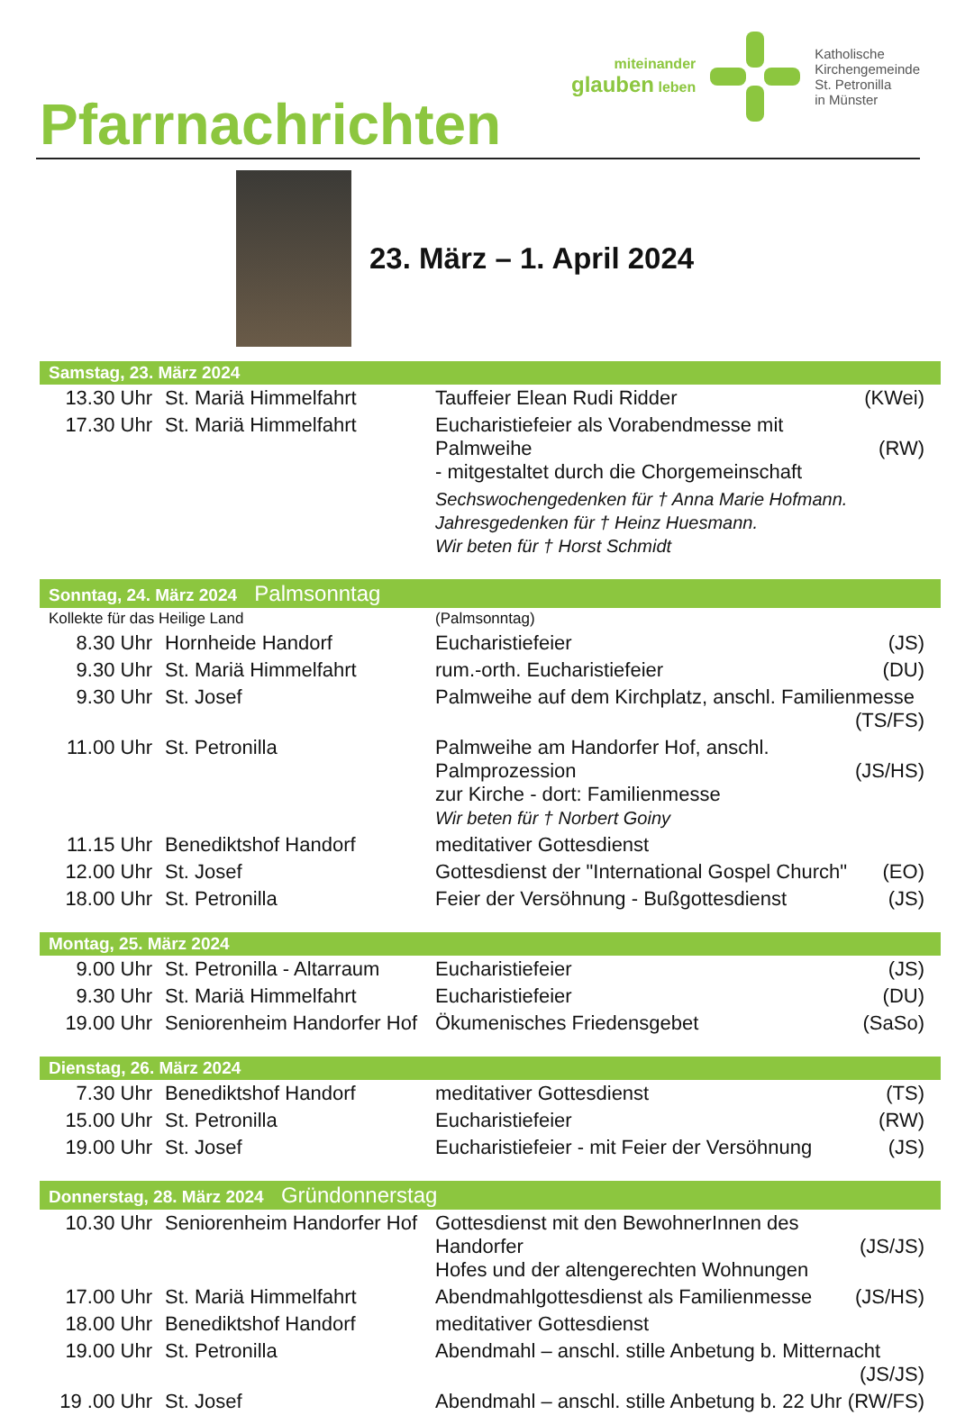Pfarrnachrichten
miteinander
glauben leben
Katholische
Kirchengemeinde
St. Petronilla
in Münster
23. März – 1. April 2024
| Samstag, 23. März 2024 | | | |
| 13.30 Uhr | St. Mariä Himmelfahrt | Tauffeier Elean Rudi Ridder | (KWei) |
| 17.30 Uhr | St. Mariä Himmelfahrt | Eucharistiefeier als Vorabendmesse mit Palmweihe - mitgestaltet durch die Chorgemeinschaft | (RW) |
| | | Sechswochengedenken für † Anna Marie Hofmann. Jahresgedenken für † Heinz Huesmann. Wir beten für † Horst Schmidt | |
| Sonntag, 24. März 2024 Palmsonntag | | | |
| Kollekte für das Heilige Land | | (Palmsonntag) | |
| 8.30 Uhr | Hornheide Handorf | Eucharistiefeier | (JS) |
| 9.30 Uhr | St. Mariä Himmelfahrt | rum.-orth. Eucharistiefeier | (DU) |
| 9.30 Uhr | St. Josef | Palmweihe auf dem Kirchplatz, anschl. Familienmesse (TS/FS) | |
| 11.00 Uhr | St. Petronilla | Palmweihe am Handorfer Hof, anschl. Palmprozession zur Kirche - dort: Familienmesse Wir beten für † Norbert Goiny | (JS/HS) |
| 11.15 Uhr | Benediktshof Handorf | meditativer Gottesdienst | |
| 12.00 Uhr | St. Josef | Gottesdienst der "International Gospel Church" | (EO) |
| 18.00 Uhr | St. Petronilla | Feier der Versöhnung - Bußgottesdienst | (JS) |
| Montag, 25. März 2024 | | | |
| 9.00 Uhr | St. Petronilla - Altarraum | Eucharistiefeier | (JS) |
| 9.30 Uhr | St. Mariä Himmelfahrt | Eucharistiefeier | (DU) |
| 19.00 Uhr | Seniorenheim Handorfer Hof | Ökumenisches Friedensgebet | (SaSo) |
| Dienstag, 26. März 2024 | | | |
| 7.30 Uhr | Benediktshof Handorf | meditativer Gottesdienst | (TS) |
| 15.00 Uhr | St. Petronilla | Eucharistiefeier | (RW) |
| 19.00 Uhr | St. Josef | Eucharistiefeier - mit Feier der Versöhnung | (JS) |
| Donnerstag, 28. März 2024 Gründonnerstag | | | |
| 10.30 Uhr | Seniorenheim Handorfer Hof | Gottesdienst mit den BewohnerInnen des Handorfer Hofes und der altengerechten Wohnungen | (JS/JS) |
| 17.00 Uhr | St. Mariä Himmelfahrt | Abendmahlgottesdienst als Familienmesse | (JS/HS) |
| 18.00 Uhr | Benediktshof Handorf | meditativer Gottesdienst | |
| 19.00 Uhr | St. Petronilla | Abendmahl – anschl. stille Anbetung b. Mitternacht (JS/JS) | |
| 19 .00 Uhr | St. Josef | Abendmahl – anschl. stille Anbetung b. 22 Uhr | (RW/FS) |